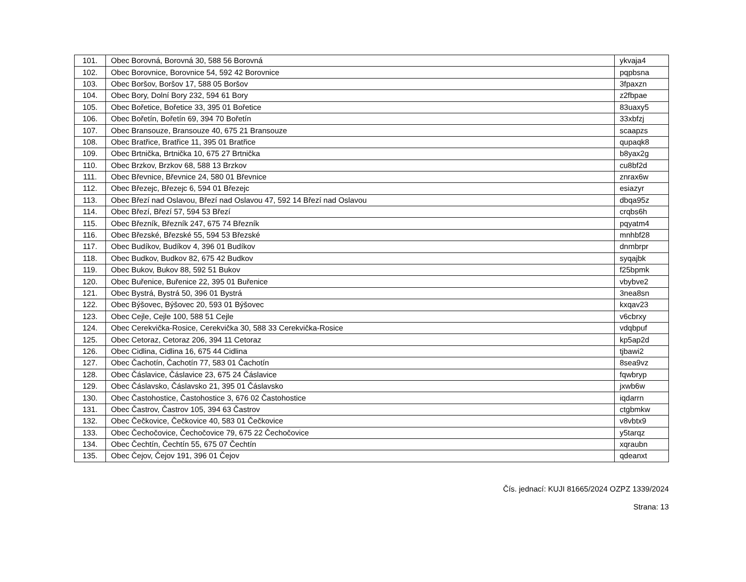| 101. | Obec Borovná, Borovná 30, 588 56 Borovná | ykvaja4 |
| 102. | Obec Borovnice, Borovnice 54, 592 42 Borovnice | pqpbsna |
| 103. | Obec Boršov, Boršov 17, 588 05 Boršov | 3fpaxzn |
| 104. | Obec Bory, Dolní Bory 232, 594 61 Bory | z2fbpae |
| 105. | Obec Bořetice, Bořetice 33, 395 01 Bořetice | 83uaxy5 |
| 106. | Obec Bořetín, Bořetín 69, 394 70 Bořetín | 33xbfzj |
| 107. | Obec Bransouze, Bransouze 40, 675 21 Bransouze | scaapzs |
| 108. | Obec Bratřice, Bratřice 11, 395 01 Bratřice | qupaqk8 |
| 109. | Obec Brtnička, Brtnička 10, 675 27 Brtnička | b8yax2g |
| 110. | Obec Brzkov, Brzkov 68, 588 13 Brzkov | cu8bf2d |
| 111. | Obec Břevnice, Břevnice 24, 580 01 Břevnice | znrax6w |
| 112. | Obec Březejc, Březejc 6, 594 01 Březejc | esiazyr |
| 113. | Obec Březí nad Oslavou, Březí nad Oslavou 47, 592 14 Březí nad Oslavou | dbqa95z |
| 114. | Obec Březí, Březí 57, 594 53 Březí | crqbs6h |
| 115. | Obec Březník, Březník 247, 675 74 Březník | pqyatm4 |
| 116. | Obec Březské, Březské 55, 594 53 Březské | mnhbf28 |
| 117. | Obec Budíkov, Budíkov 4, 396 01 Budíkov | dnmbrpr |
| 118. | Obec Budkov, Budkov 82, 675 42 Budkov | syqajbk |
| 119. | Obec Bukov, Bukov 88, 592 51 Bukov | f25bpmk |
| 120. | Obec Buřenice, Buřenice 22, 395 01 Buřenice | vbybve2 |
| 121. | Obec Bystrá, Bystrá 50, 396 01 Bystrá | 3nea8sn |
| 122. | Obec Býšovec, Býšovec 20, 593 01 Býšovec | kxqav23 |
| 123. | Obec Cejle, Cejle 100, 588 51 Cejle | v6cbrxy |
| 124. | Obec Cerekvička-Rosice, Cerekvička 30, 588 33 Cerekvička-Rosice | vdqbpuf |
| 125. | Obec Cetoraz, Cetoraz 206, 394 11 Cetoraz | kp5ap2d |
| 126. | Obec Cidlina, Cidlina 16, 675 44 Cidlina | tjbawi2 |
| 127. | Obec Čachotín, Čachotín 77, 583 01 Čachotín | 8sea9vz |
| 128. | Obec Čáslavice, Čáslavice 23, 675 24 Čáslavice | fqwbryp |
| 129. | Obec Čáslavsko, Čáslavsko 21, 395 01 Čáslavsko | jxwb6w |
| 130. | Obec Častohostice, Častohostice 3, 676 02 Častohostice | iqdarrn |
| 131. | Obec Častrov, Častrov 105, 394 63 Častrov | ctgbmkw |
| 132. | Obec Čečkovice, Čečkovice 40, 583 01 Čečkovice | v8vbtx9 |
| 133. | Obec Čechočovice, Čechočovice 79, 675 22 Čechočovice | y5tarqz |
| 134. | Obec Čechtín, Čechtín 55, 675 07 Čechtín | xqraubn |
| 135. | Obec Čejov, Čejov 191, 396 01 Čejov | qdeanxt |
Čís. jednací: KUJI 81665/2024 OZPZ 1339/2024
Strana: 13